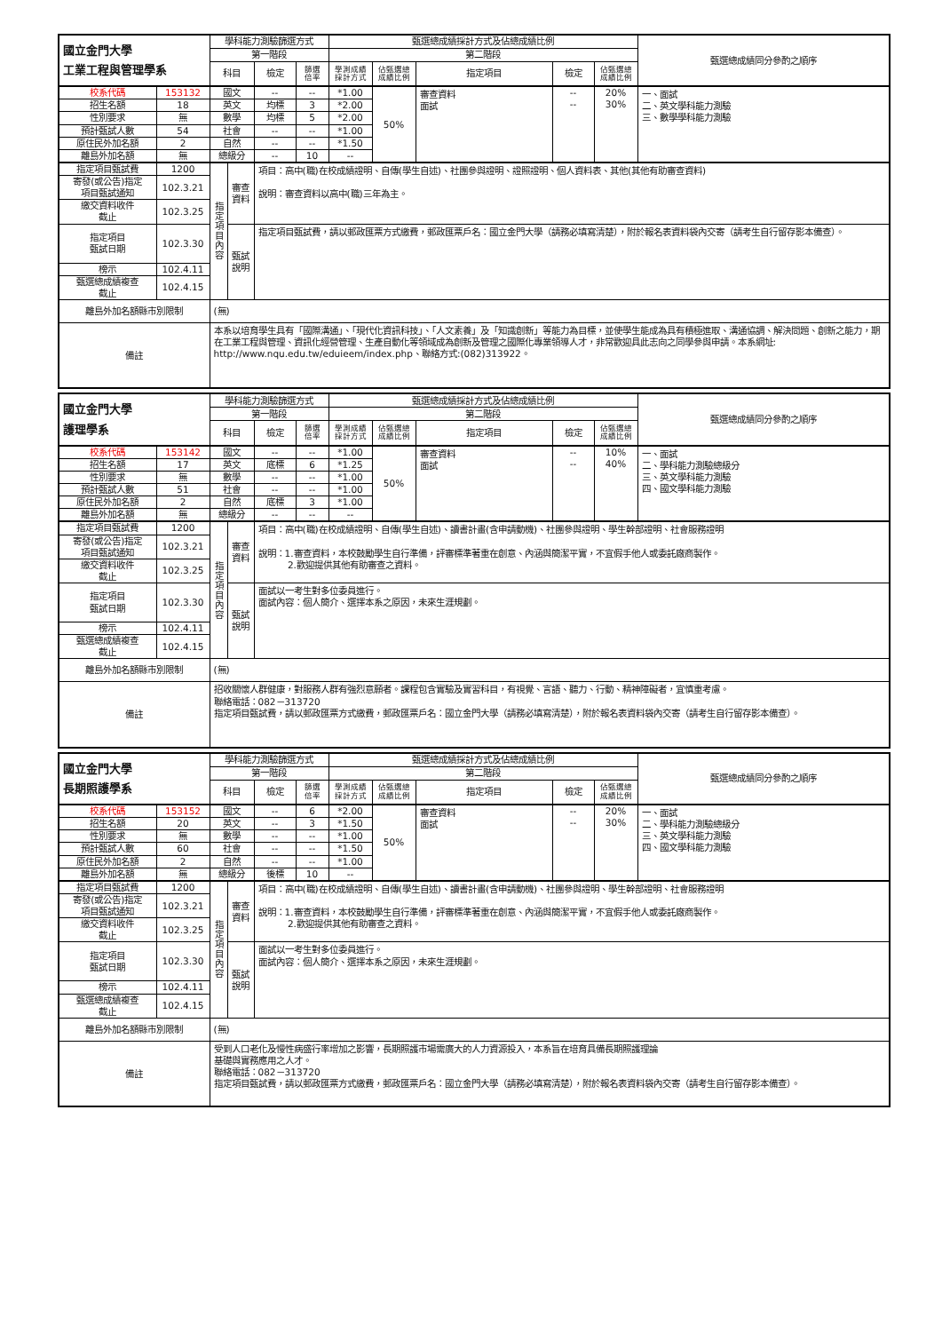| 國立金門大學 工業工程與管理學系 | | 學科能力測驗篩選方式 | | | | 甄選總成績採計方式及佔總成績比例 | | | | | 甄選總成績同分參酌之順序 |
| | | 第一階段 | | | | 第二階段 | | | | | |
| | | 科目 | | 檢定 | 篩選 倍率 | 學測成績 採計方式 | 佔甄選總 成績比例 | 指定項目 | 檢定 | 佔甄選總 成績比例 | |
| 校系代碼 | 153132 | 國文 | | -- | -- | *1.00 | 50% | 審查資料 面試 | -- -- | 20% 30% | 一、面試 二、英文學科能力測驗 三、數學學科能力測驗 |
| 招生名額 | 18 | 英文 | | 均標 | 3 | *2.00 | | | | | |
| 性別要求 | 無 | 數學 | | 均標 | 5 | *2.00 | | | | | |
| 預計甄試人數 | 54 | 社會 | | -- | -- | *1.00 | | | | | |
| 原住民外加名額 | 2 | 自然 | | -- | -- | *1.50 | | | | | |
| 離島外加名額 | 無 | 總級分 | | -- | 10 | -- | | | | | |
| 指定項目甄試費 | 1200 | 指定項目內容 | 審查 資料 | 項目：高中(職)在校成績證明、自傳(學生自述)、社團參與證明、證照證明、個人資料表、其他(其他有助審查資料) 說明：審查資料以高中(職)三年為主。 | | | | | | | |
| 寄發(或公告)指定 項目甄試通知 | 102.3.21 | | | | | | | | | | |
| 繳交資料收件 截止 | 102.3.25 | | | | | | | | | | |
| 指定項目 甄試日期 | 102.3.30 | | 甄試 說明 | 指定項目甄試費，請以郵政匯票方式繳費，郵政匯票戶名：國立金門大學（請務必填寫清楚），附於報名表資料袋內交寄（請考生自行留存影本備查）。 | | | | | | | |
| 榜示 | 102.4.11 | | | | | | | | | | |
| 甄選總成績複查 截止 | 102.4.15 | | | | | | | | | | |
| 離島外加名額縣市別限制 | | (無) | | | | | | | | | |
| 備註 | | 本系以培育學生具有「國際溝通」、「現代化資訊科技」、「人文素養」及「知識創新」等能力為目標，並使學生能成為具有積極進取、溝通協調、解決問題、創新之能力，期在工業工程與管理、資訊化經營管理、生產自動化等領域成為創新及管理之國際化專業領導人才，非常歡迎具此志向之同學參與申請。本系網址: http://www.nqu.edu.tw/eduieem/index.php、聯絡方式:(082)313922。 | | | | | | | | | |
| 國立金門大學 護理學系 | | 學科能力測驗篩選方式 | | | | 甄選總成績採計方式及佔總成績比例 | | | | | 甄選總成績同分參酌之順序 |
| | | 第一階段 | | | | 第二階段 | | | | | |
| | | 科目 | | 檢定 | 篩選 倍率 | 學測成績 採計方式 | 佔甄選總 成績比例 | 指定項目 | 檢定 | 佔甄選總 成績比例 | |
| 校系代碼 | 153142 | 國文 | | -- | -- | *1.00 | 50% | 審查資料 面試 | -- -- | 10% 40% | 一、面試 二、學科能力測驗總級分 三、英文學科能力測驗 四、國文學科能力測驗 |
| 招生名額 | 17 | 英文 | | 底標 | 6 | *1.25 | | | | | |
| 性別要求 | 無 | 數學 | | -- | -- | *1.00 | | | | | |
| 預計甄試人數 | 51 | 社會 | | -- | -- | *1.00 | | | | | |
| 原住民外加名額 | 2 | 自然 | | 底標 | 3 | *1.00 | | | | | |
| 離島外加名額 | 無 | 總級分 | | -- | -- | -- | | | | | |
| 指定項目甄試費 | 1200 | 指定項目內容 | 審查 資料 | 項目：高中(職)在校成績證明、自傳(學生自述)、讀書計畫(含申請動機)、社團參與證明、學生幹部證明、社會服務證明 說明：1.審查資料，本校鼓勵學生自行準備，評審標準著重在創意、內涵與簡潔平實，不宜假手他人或委託廠商製作。 2.歡迎提供其他有助審查之資料。 | | | | | | | |
| 寄發(或公告)指定 項目甄試通知 | 102.3.21 | | | | | | | | | | |
| 繳交資料收件 截止 | 102.3.25 | | | | | | | | | | |
| 指定項目 甄試日期 | 102.3.30 | | 甄試 說明 | 面試以一考生對多位委員進行。 面試內容：個人簡介、選擇本系之原因，未來生涯規劃。 | | | | | | | |
| 榜示 | 102.4.11 | | | | | | | | | | |
| 甄選總成績複查 截止 | 102.4.15 | | | | | | | | | | |
| 離島外加名額縣市別限制 | | (無) | | | | | | | | | |
| 備註 | | 招收關懷人群健康，對服務人群有強烈意願者。課程包含實驗及實習科目，有視覺、言語、聽力、行動、精神障礙者，宜慎重考慮。 聯絡電話：082－313720 指定項目甄試費，請以郵政匯票方式繳費，郵政匯票戶名：國立金門大學（請務必填寫清楚），附於報名表資料袋內交寄（請考生自行留存影本備查）。 | | | | | | | | | |
| 國立金門大學 長期照護學系 | | 學科能力測驗篩選方式 | | | | 甄選總成績採計方式及佔總成績比例 | | | | | 甄選總成績同分參酌之順序 |
| | | 第一階段 | | | | 第二階段 | | | | | |
| | | 科目 | | 檢定 | 篩選 倍率 | 學測成績 採計方式 | 佔甄選總 成績比例 | 指定項目 | 檢定 | 佔甄選總 成績比例 | |
| 校系代碼 | 153152 | 國文 | | -- | 6 | *2.00 | 50% | 審查資料 面試 | -- -- | 20% 30% | 一、面試 二、學科能力測驗總級分 三、英文學科能力測驗 四、國文學科能力測驗 |
| 招生名額 | 20 | 英文 | | -- | 3 | *1.50 | | | | | |
| 性別要求 | 無 | 數學 | | -- | -- | *1.00 | | | | | |
| 預計甄試人數 | 60 | 社會 | | -- | -- | *1.50 | | | | | |
| 原住民外加名額 | 2 | 自然 | | -- | -- | *1.00 | | | | | |
| 離島外加名額 | 無 | 總級分 | | 後標 | 10 | -- | | | | | |
| 指定項目甄試費 | 1200 | 指定項目內容 | 審查 資料 | 項目：高中(職)在校成績證明、自傳(學生自述)、讀書計畫(含申請動機)、社團參與證明、學生幹部證明、社會服務證明 說明：1.審查資料，本校鼓勵學生自行準備，評審標準著重在創意、內涵與簡潔平實，不宜假手他人或委託廠商製作。 2.歡迎提供其他有助審查之資料。 | | | | | | | |
| 寄發(或公告)指定 項目甄試通知 | 102.3.21 | | | | | | | | | | |
| 繳交資料收件 截止 | 102.3.25 | | | | | | | | | | |
| 指定項目 甄試日期 | 102.3.30 | | 甄試 說明 | 面試以一考生對多位委員進行。 面試內容：個人簡介、選擇本系之原因，未來生涯規劃。 | | | | | | | |
| 榜示 | 102.4.11 | | | | | | | | | | |
| 甄選總成績複查 截止 | 102.4.15 | | | | | | | | | | |
| 離島外加名額縣市別限制 | | (無) | | | | | | | | | |
| 備註 | | 受到人口老化及慢性病盛行率增加之影響，長期照護市場需廣大的人力資源投入，本系旨在培育具備長期照護理論 基礎與實務應用之人才。 聯絡電話：082－313720 指定項目甄試費，請以郵政匯票方式繳費，郵政匯票戶名：國立金門大學（請務必填寫清楚），附於報名表資料袋內交寄（請考生自行留存影本備查）。 | | | | | | | | | |